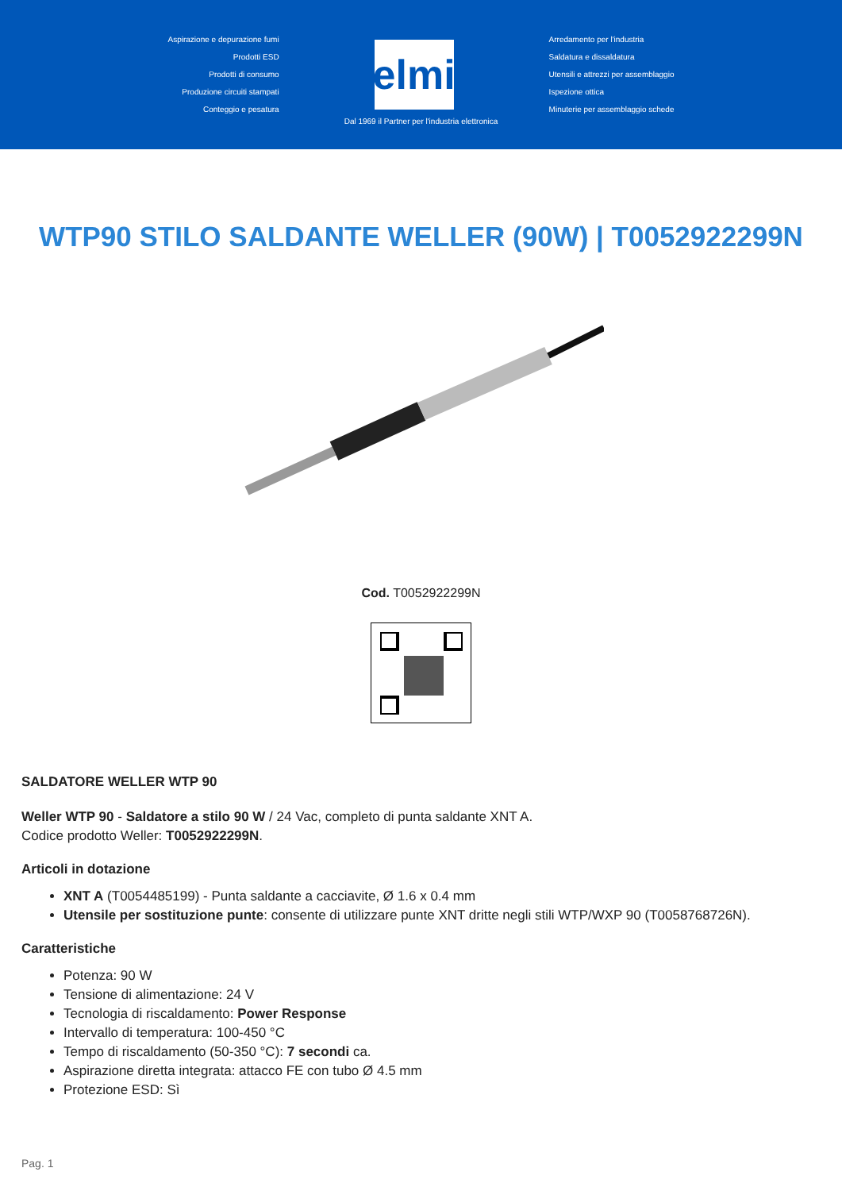Aspirazione e depurazione fumi
Prodotti ESD
Prodotti di consumo
Produzione circuiti stampati
Conteggio e pesatura
elmi
Arredamento per l'industria
Saldatura e dissaldatura
Utensili e attrezzi per assemblaggio
Ispezione ottica
Minuterie per assemblaggio schede
Dal 1969 il Partner per l'industria elettronica
WTP90 STILO SALDANTE WELLER (90W) | T0052922299N
Cod. T0052922299N
SALDATORE WELLER WTP 90
Weller WTP 90 - Saldatore a stilo 90 W / 24 Vac, completo di punta saldante XNT A.
Codice prodotto Weller: T0052922299N.
Articoli in dotazione
XNT A (T0054485199) - Punta saldante a cacciavite, Ø 1.6 x 0.4 mm
Utensile per sostituzione punte: consente di utilizzare punte XNT dritte negli stili WTP/WXP 90 (T0058768726N).
Caratteristiche
Potenza: 90 W
Tensione di alimentazione: 24 V
Tecnologia di riscaldamento: Power Response
Intervallo di temperatura: 100-450 °C
Tempo di riscaldamento (50-350 °C): 7 secondi ca.
Aspirazione diretta integrata: attacco FE con tubo Ø 4.5 mm
Protezione ESD: Sì
Pag. 1